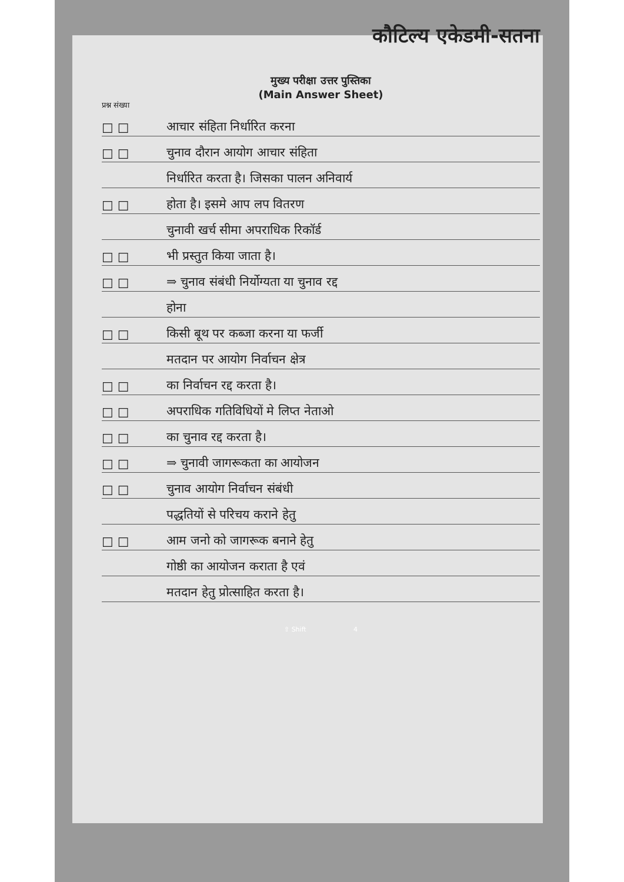कौटिल्य एकेडमी-सतना
मुख्य परीक्षा उत्तर पुस्तिका
(Main Answer Sheet)
प्रश्न संख्या
☐ ☐ आचार संहिता निर्धारित करना
☐ ☐ चुनाव दौरान आयोग आचार संहिता
निर्धारित करता है। जिसका पालन अनिवार्य
☐ ☐ होता है। इसमे आप लप वितरण
चुनावी खर्च सीमा अपराधिक रिकॉर्ड
☐ ☐ भी प्रस्तुत किया जाता है।
☐ ☐ ⇒ चुनाव संबंधी निर्योग्यता या चुनाव रद्द
होना
☐ ☐ किसी बूथ पर कब्जा करना या फर्जी
मतदान पर आयोग निर्वाचन क्षेत्र
☐ ☐ का निर्वाचन रद्द करता है।
☐ ☐ अपराधिक गतिविधियों मे लिप्त नेताओ
☐ ☐ का चुनाव रद्द करता है।
☐ ☐ ⇒ चुनावी जागरूकता का आयोजन
☐ ☐ चुनाव आयोग निर्वाचन संबंधी
पद्धतियों से परिचय कराने हेतु
☐ ☐ आम जनो को जागरूक बनाने हेतु
गोष्ठी का आयोजन कराता है एवं
मतदान हेतु प्रोत्साहित करता है।
⇧ Shift 4